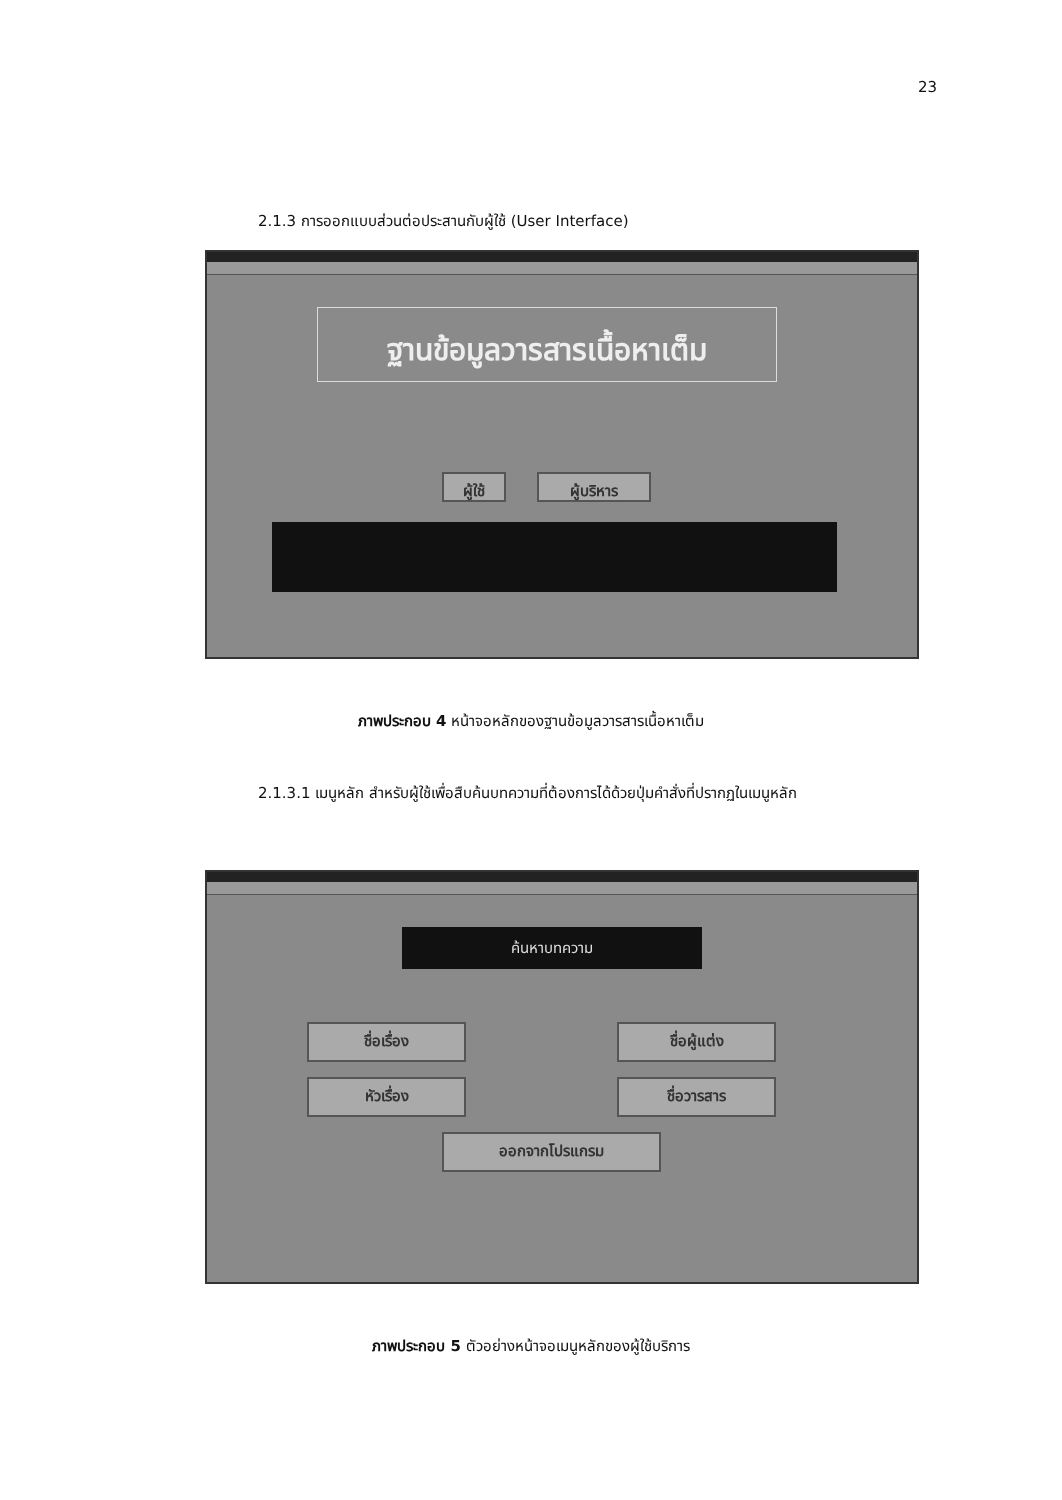23
2.1.3 การออกแบบส่วนต่อประสานกับผู้ใช้ (User Interface)
ฐานข้อมูลวารสารเนื้อหาเต็ม
ผู้ใช้ ผู้บริหาร
ภาพประกอบ 4 หน้าจอหลักของฐานข้อมูลวารสารเนื้อหาเต็ม
2.1.3.1 เมนูหลัก สำหรับผู้ใช้เพื่อสืบค้นบทความที่ต้องการได้ด้วยปุ่มคำสั่งที่ปรากฏในเมนูหลัก
ค้นหาบทความ
ชื่อเรื่อง ชื่อผู้แต่ง
หัวเรื่อง ชื่อวารสาร
ออกจากโปรแกรม
ภาพประกอบ 5 ตัวอย่างหน้าจอเมนูหลักของผู้ใช้บริการ